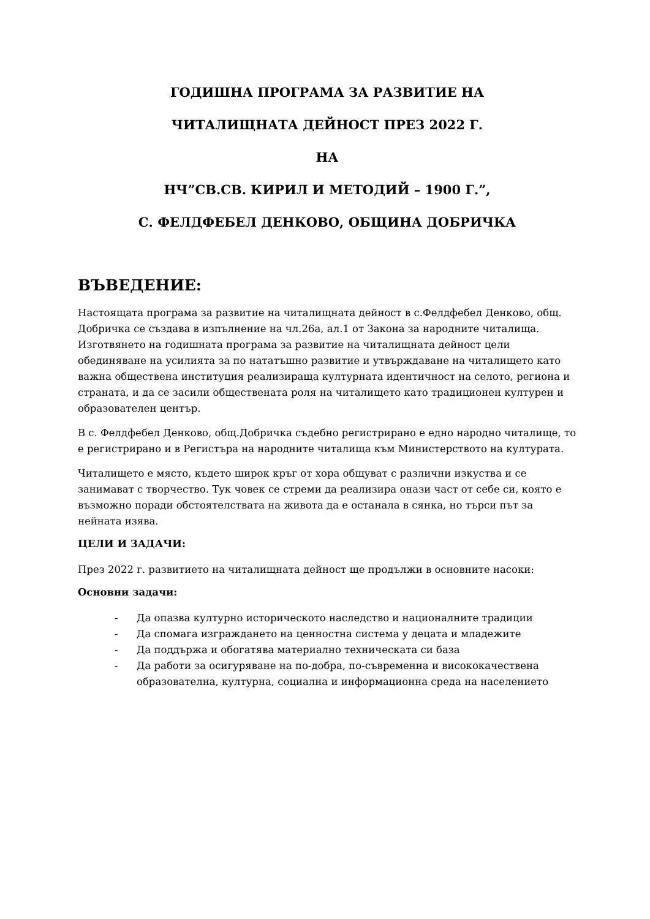ГОДИШНА ПРОГРАМА ЗА РАЗВИТИЕ НА
ЧИТАЛИЩНАТА ДЕЙНОСТ ПРЕЗ 2022 Г.
НА
НЧ”СВ.СВ. КИРИЛ И МЕТОДИЙ – 1900 Г.”,
С. ФЕЛДФЕБЕЛ ДЕНКОВО, ОБЩИНА ДОБРИЧКА
ВЪВЕДЕНИЕ:
Настоящата програма за развитие на читалищната дейност в с.Фелдфебел Денково, общ. Добричка се създава в изпълнение на чл.26а, ал.1 от Закона за народните читалища. Изготвянето на годишната програма за развитие на читалищната дейност цели обединяване на усилията за по нататъшно развитие и утвърждаване на читалището като важна обществена институция реализираща културната идентичност на селото, региона и страната, и да се засили обществената роля на читалището като традиционен културен и образователен център.
В с. Фелдфебел Денково, общ.Добричка съдебно регистрирано е едно народно читалище, то е регистрирано и в Регистъра на народните читалища към Министерството на културата.
Читалището е място, където широк кръг от хора общуват с различни изкуства и се занимават с творчество. Тук човек се стреми да реализира онази част от себе си, която е възможно поради обстоятелствата на живота да е останала в сянка, но търси път за нейната изява.
ЦЕЛИ И ЗАДАЧИ:
През 2022 г. развитието на читалищната дейност ще продължи в основните насоки:
Основни задачи:
- Да опазва културно историческото наследство и националните традиции
- Да спомага изграждането на ценностна система у децата и младежите
- Да поддържа и обогатява материално техническата си база
- Да работи за осигуряване на по-добра, по-съвременна и висококачествена образователна, културна, социална и информационна среда на населението